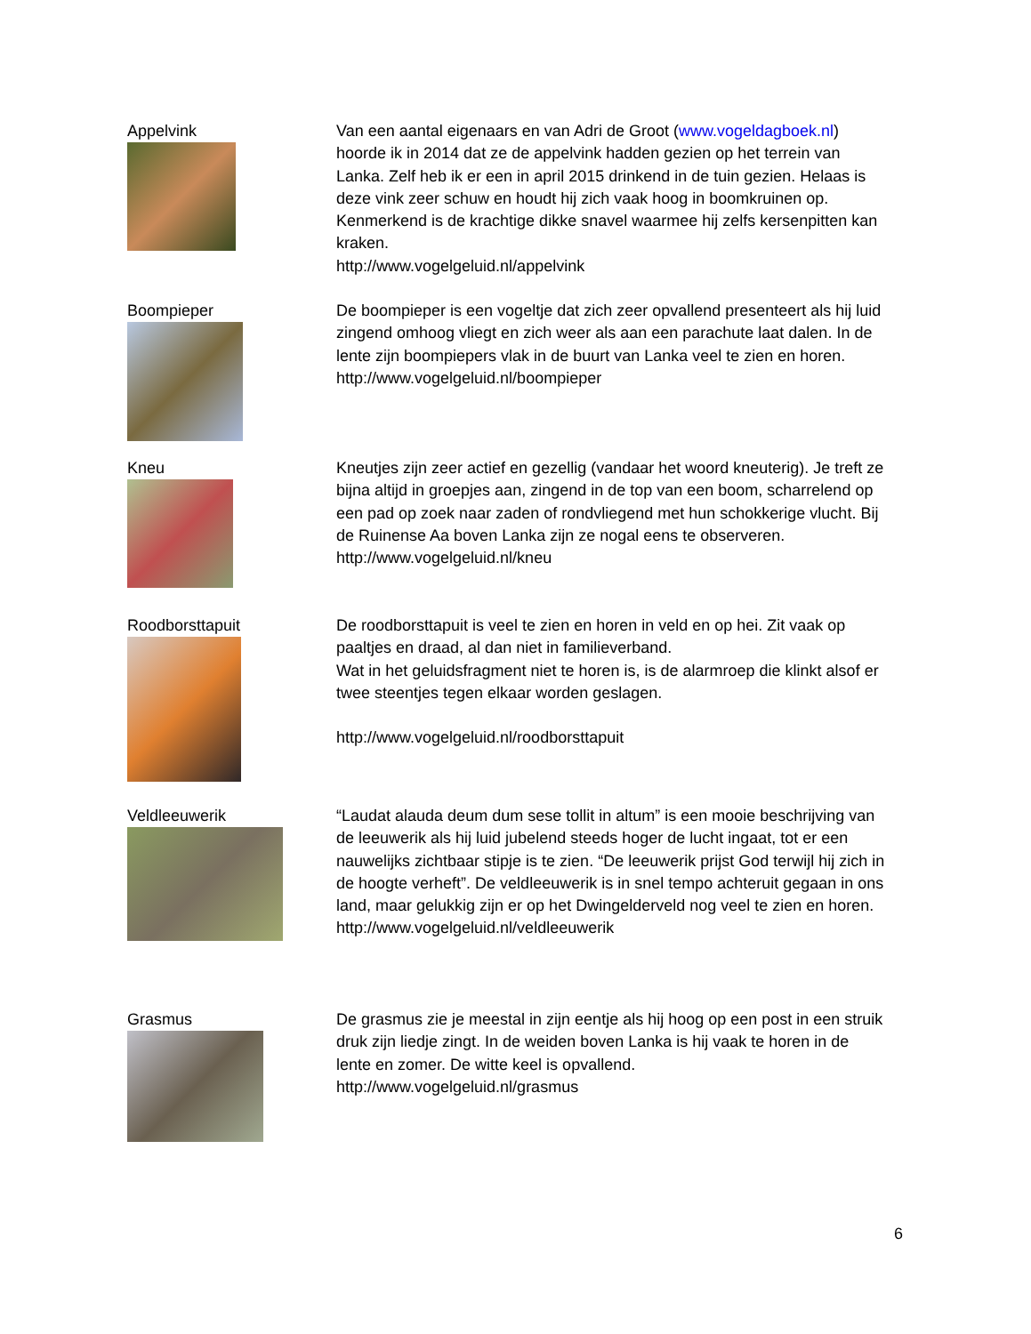Appelvink Van een aantal eigenaars en van Adri de Groot (www.vogeldagboek.nl) hoorde ik in 2014 dat ze de appelvink hadden gezien op het terrein van Lanka. Zelf heb ik er een in april 2015 drinkend in de tuin gezien. Helaas is deze vink zeer schuw en houdt hij zich vaak hoog in boomkruinen op. Kenmerkend is de krachtige dikke snavel waarmee hij zelfs kersenpitten kan kraken.
http://www.vogelgeluid.nl/appelvink
Boompieper De boompieper is een vogeltje dat zich zeer opvallend presenteert als hij luid zingend omhoog vliegt en zich weer als aan een parachute laat dalen. In de lente zijn boompiepers vlak in de buurt van Lanka veel te zien en horen.
http://www.vogelgeluid.nl/boompieper
Kneu Kneutjes zijn zeer actief en gezellig (vandaar het woord kneuterig). Je treft ze bijna altijd in groepjes aan, zingend in de top van een boom, scharrelend op een pad op zoek naar zaden of rondvliegend met hun schokkerige vlucht. Bij de Ruinense Aa boven Lanka zijn ze nogal eens te observeren.
http://www.vogelgeluid.nl/kneu
Roodborsttapuit De roodborsttapuit is veel te zien en horen in veld en op hei. Zit vaak op paaltjes en draad, al dan niet in familieverband.
Wat in het geluidsfragment niet te horen is, is de alarmroep die klinkt alsof er twee steentjes tegen elkaar worden geslagen.
http://www.vogelgeluid.nl/roodborsttapuit
Veldleeuwerik “Laudat alauda deum dum sese tollit in altum” is een mooie beschrijving van de leeuwerik als hij luid jubelend steeds hoger de lucht ingaat, tot er een nauwelijks zichtbaar stipje is te zien. “De leeuwerik prijst God terwijl hij zich in de hoogte verheft”. De veldleeuwerik is in snel tempo achteruit gegaan in ons land, maar gelukkig zijn er op het Dwingelderveld nog veel te zien en horen.
http://www.vogelgeluid.nl/veldleeuwerik
Grasmus De grasmus zie je meestal in zijn eentje als hij hoog op een post in een struik druk zijn liedje zingt. In de weiden boven Lanka is hij vaak te horen in de lente en zomer. De witte keel is opvallend.
http://www.vogelgeluid.nl/grasmus
6